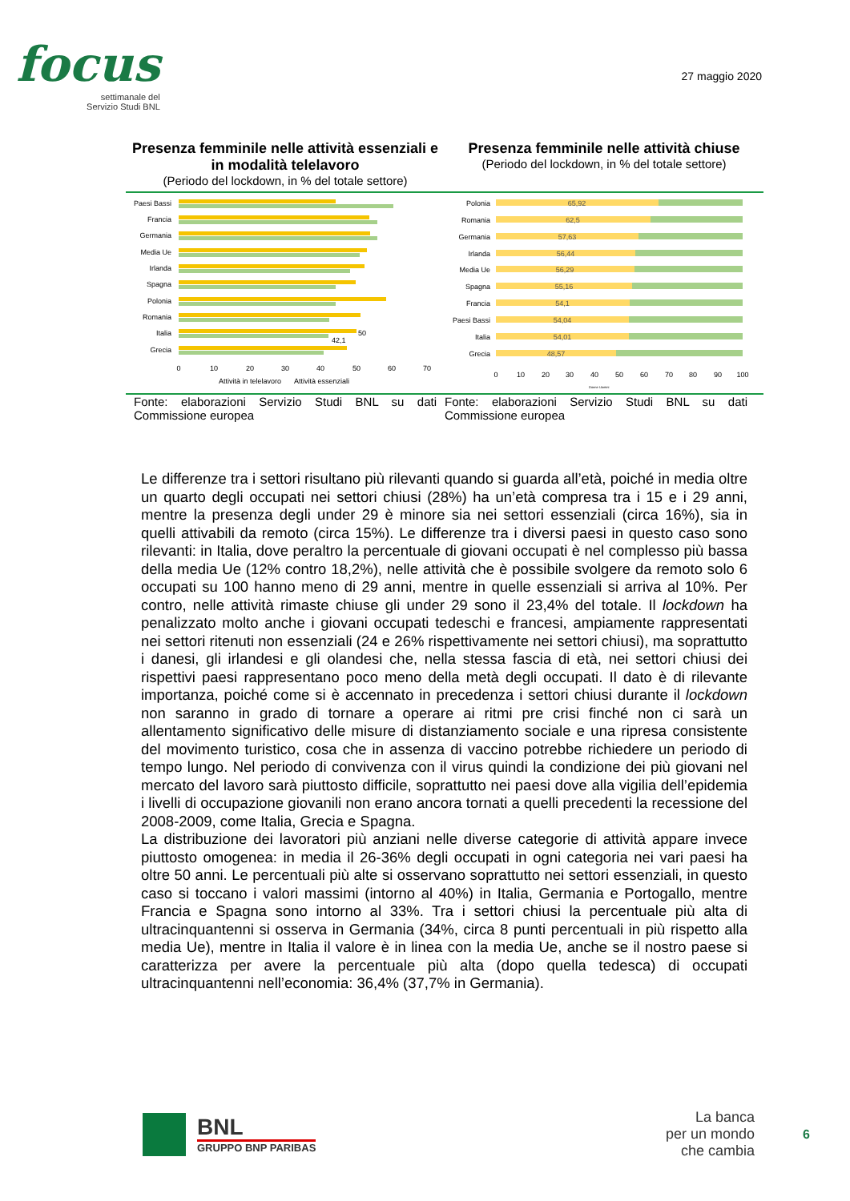focus
settimanale del
Servizio Studi BNL
27 maggio 2020
Presenza femminile nelle attività essenziali e in modalità telelavoro
(Periodo del lockdown, in % del totale settore)
Presenza femminile nelle attività chiuse
(Periodo del lockdown, in % del totale settore)
Paesi Bassi
Francia
Germania
Media Ue
Irlanda
Spagna
Polonia
Romania
Italia
Grecia
50
42,1
0
10
20
30
40
50
60
70
Attività in telelavoro
Attività essenziali
Polonia
Romania
Germania
Irlanda
Media Ue
Spagna
Francia
Paesi Bassi
Italia
Grecia
65,92
62,5
57,63
56,44
56,29
55,16
54,1
54,04
54,01
48,57
0
10
20
30
40
50
60
70
80
90
100
Donne Uomini
Fonte: elaborazioni Servizio Studi BNL su dati Commissione europea
Fonte: elaborazioni Servizio Studi BNL su dati Commissione europea
Le differenze tra i settori risultano più rilevanti quando si guarda all’età, poiché in media oltre un quarto degli occupati nei settori chiusi (28%) ha un’età compresa tra i 15 e i 29 anni, mentre la presenza degli under 29 è minore sia nei settori essenziali (circa 16%), sia in quelli attivabili da remoto (circa 15%). Le differenze tra i diversi paesi in questo caso sono rilevanti: in Italia, dove peraltro la percentuale di giovani occupati è nel complesso più bassa della media Ue (12% contro 18,2%), nelle attività che è possibile svolgere da remoto solo 6 occupati su 100 hanno meno di 29 anni, mentre in quelle essenziali si arriva al 10%. Per contro, nelle attività rimaste chiuse gli under 29 sono il 23,4% del totale. Il lockdown ha penalizzato molto anche i giovani occupati tedeschi e francesi, ampiamente rappresentati nei settori ritenuti non essenziali (24 e 26% rispettivamente nei settori chiusi), ma soprattutto i danesi, gli irlandesi e gli olandesi che, nella stessa fascia di età, nei settori chiusi dei rispettivi paesi rappresentano poco meno della metà degli occupati. Il dato è di rilevante importanza, poiché come si è accennato in precedenza i settori chiusi durante il lockdown non saranno in grado di tornare a operare ai ritmi pre crisi finché non ci sarà un allentamento significativo delle misure di distanziamento sociale e una ripresa consistente del movimento turistico, cosa che in assenza di vaccino potrebbe richiedere un periodo di tempo lungo. Nel periodo di convivenza con il virus quindi la condizione dei più giovani nel mercato del lavoro sarà piuttosto difficile, soprattutto nei paesi dove alla vigilia dell’epidemia i livelli di occupazione giovanili non erano ancora tornati a quelli precedenti la recessione del 2008-2009, come Italia, Grecia e Spagna.
La distribuzione dei lavoratori più anziani nelle diverse categorie di attività appare invece piuttosto omogenea: in media il 26-36% degli occupati in ogni categoria nei vari paesi ha oltre 50 anni. Le percentuali più alte si osservano soprattutto nei settori essenziali, in questo caso si toccano i valori massimi (intorno al 40%) in Italia, Germania e Portogallo, mentre Francia e Spagna sono intorno al 33%. Tra i settori chiusi la percentuale più alta di ultracinquantenni si osserva in Germania (34%, circa 8 punti percentuali in più rispetto alla media Ue), mentre in Italia il valore è in linea con la media Ue, anche se il nostro paese si caratterizza per avere la percentuale più alta (dopo quella tedesca) di occupati ultracinquantenni nell’economia: 36,4% (37,7% in Germania).
BNL
GRUPPO BNP PARIBAS
La banca
per un mondo
che cambia
6